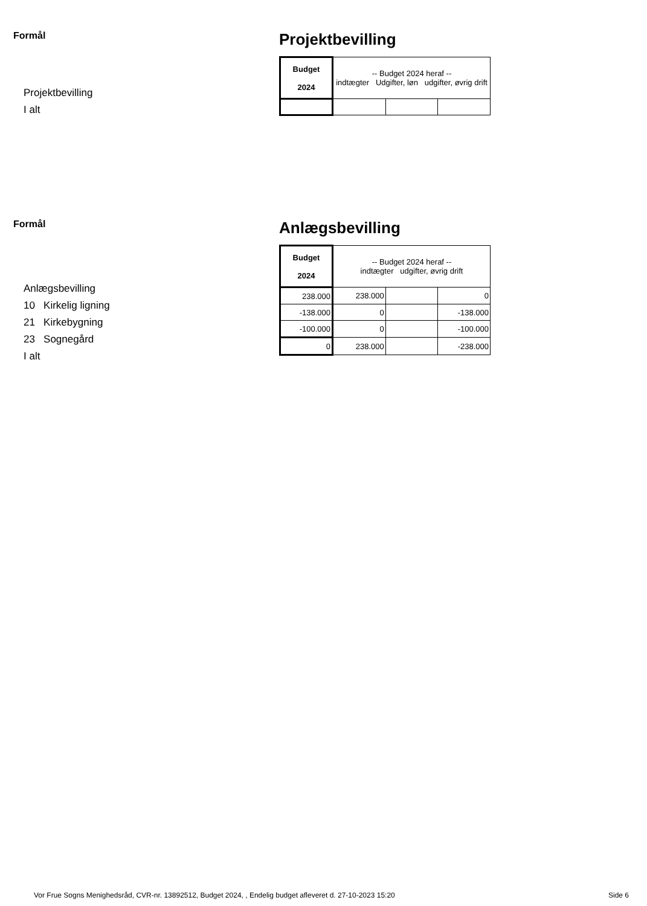Formål
Projektbevilling
I alt
Projektbevilling
| Budget 2024 | -- Budget 2024 heraf -- indtægter Udgifter, løn udgifter, øvrig drift | | |
| --- | --- | --- | --- |
Formål
Anlægsbevilling
10 Kirkelig ligning
21 Kirkebygning
23 Sognegård
I alt
Anlægsbevilling
| Budget 2024 | -- Budget 2024 heraf -- indtægter udgifter, øvrig drift | | |
| --- | --- | --- | --- |
| 238.000 | 238.000 | | 0 |
| -138.000 | 0 | | -138.000 |
| -100.000 | 0 | | -100.000 |
| 0 | 238.000 | | -238.000 |
Vor Frue Sogns Menighedsråd, CVR-nr. 13892512, Budget 2024, , Endelig budget afleveret d. 27-10-2023 15:20 Side 6